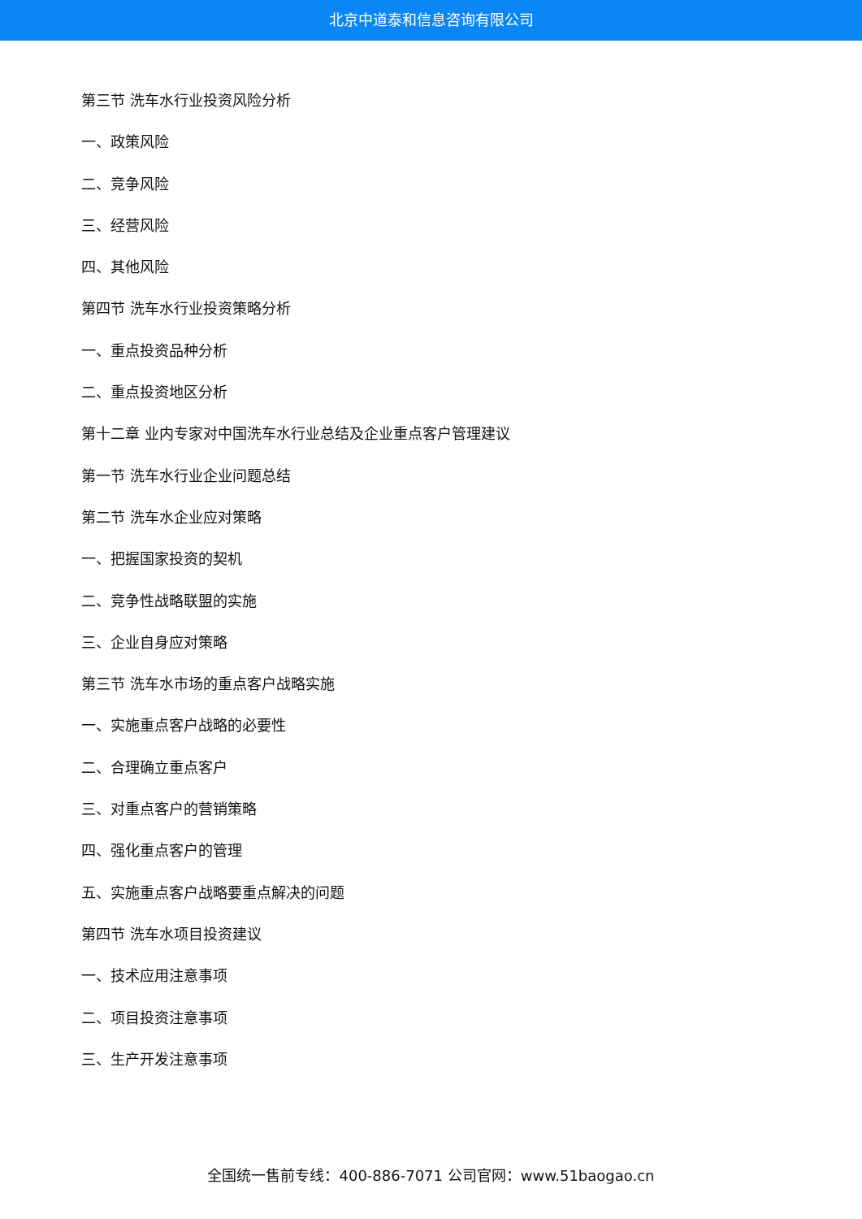北京中道泰和信息咨询有限公司
第三节 洗车水行业投资风险分析
一、政策风险
二、竞争风险
三、经营风险
四、其他风险
第四节 洗车水行业投资策略分析
一、重点投资品种分析
二、重点投资地区分析
第十二章 业内专家对中国洗车水行业总结及企业重点客户管理建议
第一节 洗车水行业企业问题总结
第二节 洗车水企业应对策略
一、把握国家投资的契机
二、竞争性战略联盟的实施
三、企业自身应对策略
第三节 洗车水市场的重点客户战略实施
一、实施重点客户战略的必要性
二、合理确立重点客户
三、对重点客户的营销策略
四、强化重点客户的管理
五、实施重点客户战略要重点解决的问题
第四节 洗车水项目投资建议
一、技术应用注意事项
二、项目投资注意事项
三、生产开发注意事项
全国统一售前专线：400-886-7071 公司官网：www.51baogao.cn